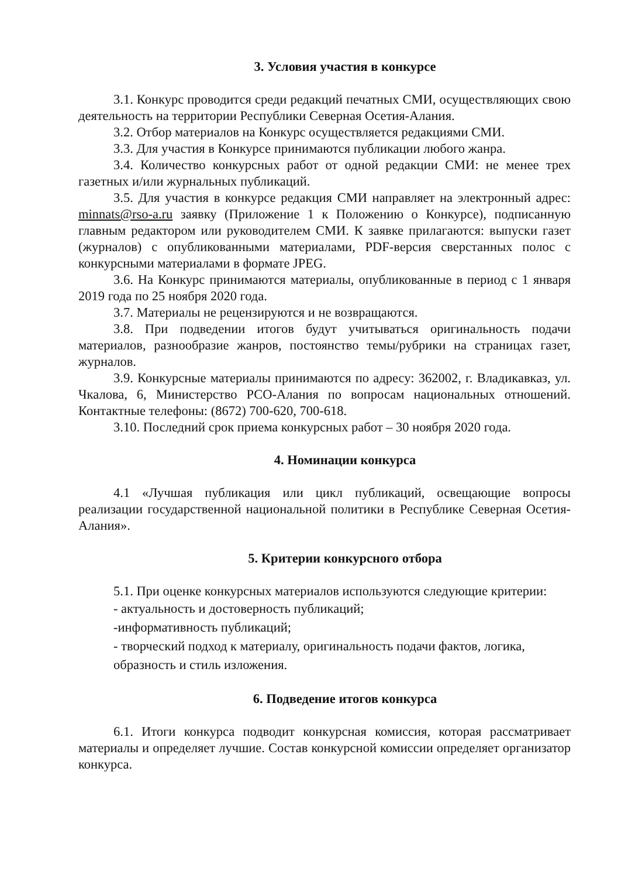3. Условия участия в конкурсе
3.1. Конкурс проводится среди редакций печатных СМИ, осуществляющих свою деятельность на территории Республики Северная Осетия-Алания.
3.2. Отбор материалов на Конкурс осуществляется редакциями СМИ.
3.3. Для участия в Конкурсе принимаются публикации любого жанра.
3.4. Количество конкурсных работ от одной редакции СМИ: не менее трех газетных и/или журнальных публикаций.
3.5. Для участия в конкурсе редакция СМИ направляет на электронный адрес: minnats@rso-a.ru заявку (Приложение 1 к Положению о Конкурсе), подписанную главным редактором или руководителем СМИ. К заявке прилагаются: выпуски газет (журналов) с опубликованными материалами, PDF-версия сверстанных полос с конкурсными материалами в формате JPEG.
3.6. На Конкурс принимаются материалы, опубликованные в период с 1 января 2019 года по 25 ноября 2020 года.
3.7. Материалы не рецензируются и не возвращаются.
3.8. При подведении итогов будут учитываться оригинальность подачи материалов, разнообразие жанров, постоянство темы/рубрики на страницах газет, журналов.
3.9. Конкурсные материалы принимаются по адресу: 362002, г. Владикавказ, ул. Чкалова, 6, Министерство РСО-Алания по вопросам национальных отношений. Контактные телефоны: (8672) 700-620, 700-618.
3.10. Последний срок приема конкурсных работ – 30 ноября 2020 года.
4. Номинации конкурса
4.1 «Лучшая публикация или цикл публикаций, освещающие вопросы реализации государственной национальной политики в Республике Северная Осетия-Алания».
5. Критерии конкурсного отбора
5.1. При оценке конкурсных материалов используются следующие критерии:
- актуальность и достоверность публикаций;
-информативность публикаций;
- творческий подход к материалу, оригинальность подачи фактов, логика, образность и стиль изложения.
6. Подведение итогов конкурса
6.1. Итоги конкурса подводит конкурсная комиссия, которая рассматривает материалы и определяет лучшие. Состав конкурсной комиссии определяет организатор конкурса.